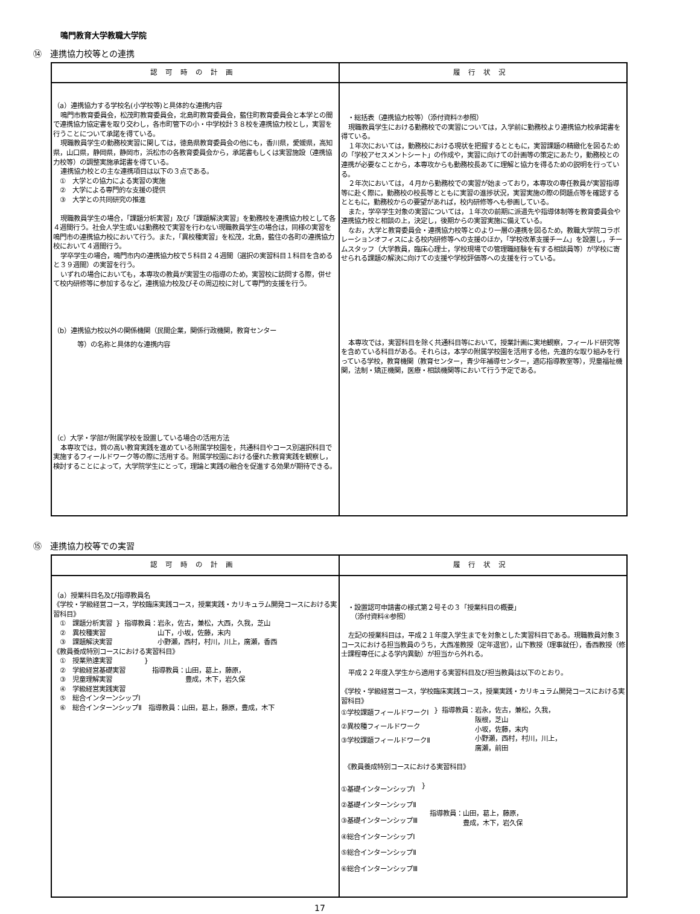鳴門教育大学教職大学院
⑭　連携協力校等との連携
| 認可時の計画 | 履行状況 |
| --- | --- |
| （a）連携協力する学校名(小学校等)と具体的な連携内容 鳴門市教育委員会，松茂町教育委員会，北島町教育委員会，藍住町教育委員会と本学との間で連携協力協定書を取り交わし，各市町管下の小・中学校計３８校を連携協力校とし，実習を行うことについて承諾を得ている。 現職教員学生の勤務校実習に関しては，徳島県教育委員会の他にも，香川県，愛媛県，高知県，山口県，静岡県，静岡市，浜松市の各教育委員会から，承諾書もしくは実習施設（連携協力校等）の調整実施承諾書を得ている。 連携協力校との主な連携項目は以下の３点である。 ① 大学との協力による実習の実施 ② 大学による専門的な支援の提供 ③ 大学との共同研究の推進 現職教員学生の場合，「課題分析実習」及び「課題解決実習」を勤務校を連携協力校として各４週間行う。社会人学生或いは勤務校で実習を行わない現職教員学生の場合は，同様の実習を鳴門市の連携協力校において行う。また，「異校種実習」を松茂，北島，藍住の各町の連携協力校において４週間行う。 学卒学生の場合，鳴門市内の連携協力校で５科目２４週間（選択の実習科目１科目を含めると３９週間）の実習を行う。 いずれの場合においても，本専攻の教員が実習生の指導のため，実習校に訪問する際，併せて校内研修等に参加するなど，連携協力校及びその周辺校に対して専門的支援を行う。 （b）連携協力校以外の関係機関（民間企業，関係行政機関，教育センター 等）の名称と具体的な連携内容 （c）大学・学部が附属学校を設置している場合の活用方法 本専攻では，質の高い教育実践を進めている附属学校園を，共通科目やコース別選択科目で実施するフィールドワーク等の際に活用する。附属学校園における優れた教育実践を観察し，検討することによって，大学院学生にとって，理論と実践の融合を促進する効果が期待できる。 | ・総括表（連携協力校等）（添付資料⑦参照） 現職教員学生における勤務校での実習については，入学前に勤務校より連携協力校承諾書を得ている。 １年次においては，勤務校における現状を把握するとともに，実習課題の精緻化を図るための「学校アセスメントシート」の作成や，実習に向けての計画等の策定にあたり，勤務校との連携が必要なことから，本専攻からも勤務校長あてに理解と協力を得るための説明を行っている。 ２年次においては，４月から勤務校での実習が始まっており，本専攻の専任教員が実習指導等に赴く際に，勤務校の校長等とともに実習の進捗状況，実習実施の際の問題点等を確認するとともに，勤務校からの要望があれば，校内研修等へも参画している。 また，学卒学生対象の実習については，１年次の前期に派遣先や指導体制等を教育委員会や連携協力校と相談の上，決定し，後期からの実習実施に備えている。 なお，大学と教育委員会・連携協力校等とのより一層の連携を図るため，教職大学院コラボレーションオフィスによる校内研修等への支援のほか，「学校改革支援チーム」を設置し，チームスタッフ（大学教員，臨床心理士，学校現場での管理職経験を有する相談員等）が学校に寄せられる課題の解決に向けての支援や学校評価等への支援を行っている。 本専攻では，実習科目を除く共通科目等において，授業計画に実地観察，フィールド研究等を含めている科目がある。それらは，本学の附属学校園を活用する他，先進的な取り組みを行っている学校，教育機関（教育センター，青少年補導センター，適応指導教室等），児童福祉機関，法制・矯正機関，医療・相談機関等において行う予定である。 |
⑮　連携協力校等での実習
| 認可時の計画 | 履行状況 |
| --- | --- |
| （a）授業科目名及び指導教員名 《学校・学級経営コース，学校臨床実践コース，授業実践・カリキュラム開発コースにおける実習科目》 ① 課題分析実習 ② 異校種実習 ③ 課題解決実習 } 指導教員：岩永，佐古，兼松，大西，久我，芝山 山下，小坂，佐藤，末内 小野瀬，西村，村川，川上，廣瀬，香西 《教員養成特別コースにおける実習科目》 ① 授業熟達実習 ② 学級経営基礎実習 ③ 児童理解実習 ④ 学級経営実践実習 ⑤ 総合インターンシップⅠ } 指導教員：山田，葛上，藤原， 豊成，木下，岩久保 ⑥ 総合インターンシップⅡ 指導教員：山田，葛上，藤原，豊成，木下 | ・設置認可申請書の様式第２号その３「授業科目の概要」 （添付資料④参照） 左記の授業科目は，平成２１年度入学生までを対象とした実習科目である。現職教員対象３コースにおける担当教員のうち，大西准教授（定年退官），山下教授（理事就任），香西教授（修士課程専任による学内異動）が担当から外れる。 平成２２年度入学生から適用する実習科目及び担当教員は以下のとおり。 《学校・学級経営コース，学校臨床実践コース，授業実践・カリキュラム開発コースにおける実習科目》 ①学校課題フィールドワークⅠ ②異校種フィールドワーク ③学校課題フィールドワークⅡ } 指導教員：岩永，佐古，兼松，久我， 阪根，芝山 小坂，佐藤，末内 小野瀬，西村，村川，川上， 廣瀬，前田 《教員養成特別コースにおける実習科目》 ①基礎インターンシップⅠ ②基礎インターンシップⅡ ③基礎インターンシップⅢ ④総合インターンシップⅠ ⑤総合インターンシップⅡ ⑥総合インターンシップⅢ } 指導教員：山田，葛上，藤原， 豊成，木下，岩久保 |
17